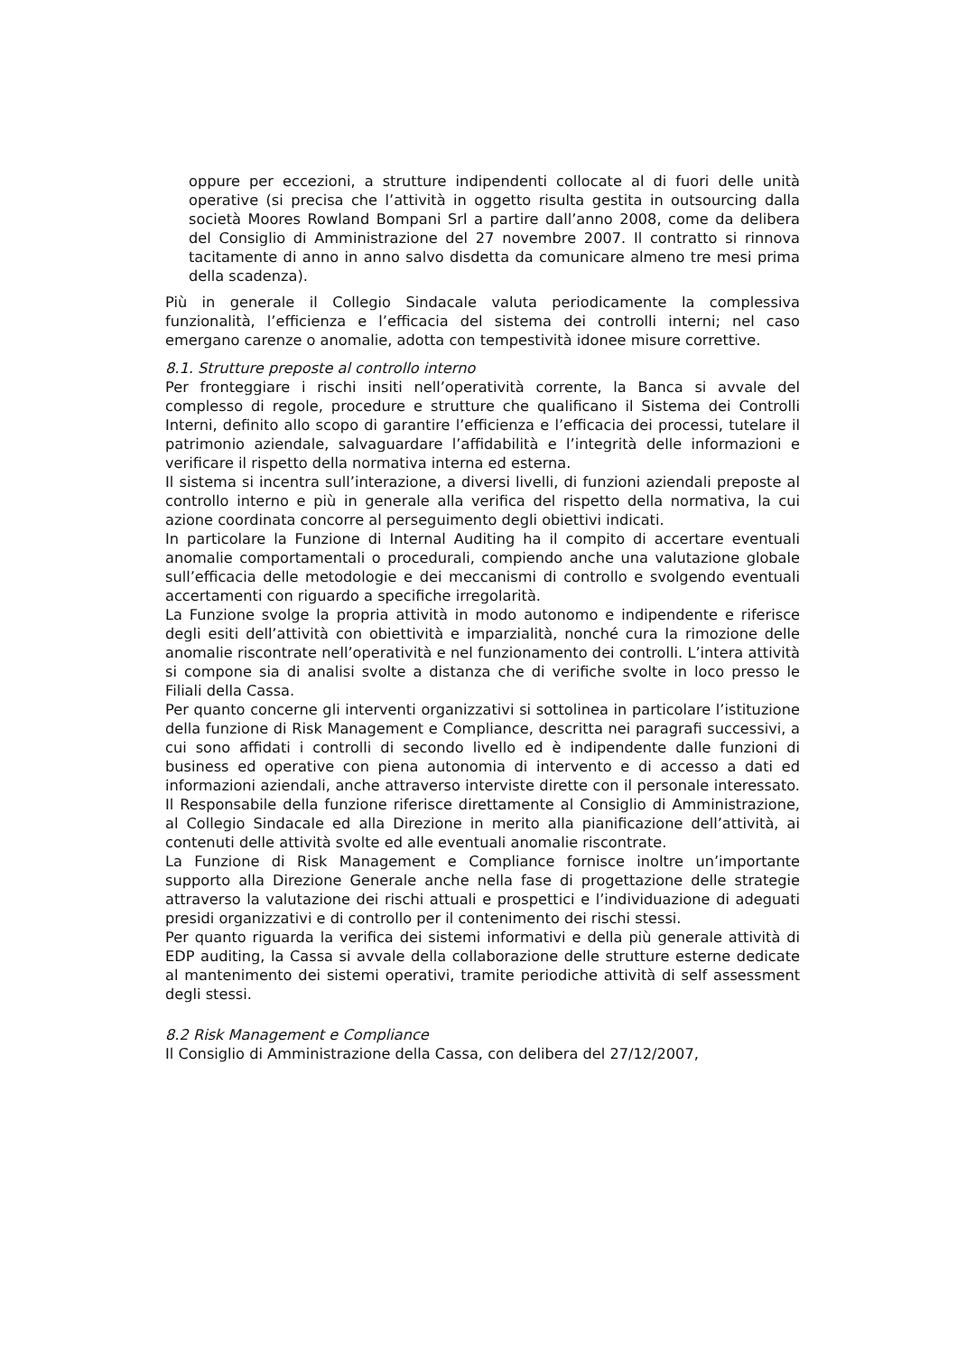oppure per eccezioni, a strutture indipendenti collocate al di fuori delle unità operative (si precisa che l’attività in oggetto risulta gestita in outsourcing dalla società Moores Rowland Bompani Srl a partire dall’anno 2008, come da delibera del Consiglio di Amministrazione del 27 novembre 2007. Il contratto si rinnova tacitamente di anno in anno salvo disdetta da comunicare almeno tre mesi prima della scadenza).
Più in generale il Collegio Sindacale valuta periodicamente la complessiva funzionalità, l’efficienza e l’efficacia del sistema dei controlli interni; nel caso emergano carenze o anomalie, adotta con tempestività idonee misure correttive.
8.1. Strutture preposte al controllo interno
Per fronteggiare i rischi insiti nell’operatività corrente, la Banca si avvale del complesso di regole, procedure e strutture che qualificano il Sistema dei Controlli Interni, definito allo scopo di garantire l’efficienza e l’efficacia dei processi, tutelare il patrimonio aziendale, salvaguardare l’affidabilità e l’integrità delle informazioni e verificare il rispetto della normativa interna ed esterna.
Il sistema si incentra sull’interazione, a diversi livelli, di funzioni aziendali preposte al controllo interno e più in generale alla verifica del rispetto della normativa, la cui azione coordinata concorre al perseguimento degli obiettivi indicati.
In particolare la Funzione di Internal Auditing ha il compito di accertare eventuali anomalie comportamentali o procedurali, compiendo anche una valutazione globale sull’efficacia delle metodologie e dei meccanismi di controllo e svolgendo eventuali accertamenti con riguardo a specifiche irregolarità.
La Funzione svolge la propria attività in modo autonomo e indipendente e riferisce degli esiti dell’attività con obiettività e imparzialità, nonché cura la rimozione delle anomalie riscontrate nell’operatività e nel funzionamento dei controlli. L’intera attività si compone sia di analisi svolte a distanza che di verifiche svolte in loco presso le Filiali della Cassa.
Per quanto concerne gli interventi organizzativi si sottolinea in particolare l’istituzione della funzione di Risk Management e Compliance, descritta nei paragrafi successivi, a cui sono affidati i controlli di secondo livello ed è indipendente dalle funzioni di business ed operative con piena autonomia di intervento e di accesso a dati ed informazioni aziendali, anche attraverso interviste dirette con il personale interessato. Il Responsabile della funzione riferisce direttamente al Consiglio di Amministrazione, al Collegio Sindacale ed alla Direzione in merito alla pianificazione dell’attività, ai contenuti delle attività svolte ed alle eventuali anomalie riscontrate.
La Funzione di Risk Management e Compliance fornisce inoltre un’importante supporto alla Direzione Generale anche nella fase di progettazione delle strategie attraverso la valutazione dei rischi attuali e prospettici e l’individuazione di adeguati presidi organizzativi e di controllo per il contenimento dei rischi stessi.
Per quanto riguarda la verifica dei sistemi informativi e della più generale attività di EDP auditing, la Cassa si avvale della collaborazione delle strutture esterne dedicate al mantenimento dei sistemi operativi, tramite periodiche attività di self assessment degli stessi.
8.2 Risk Management e Compliance
Il Consiglio di Amministrazione della Cassa, con delibera del 27/12/2007,